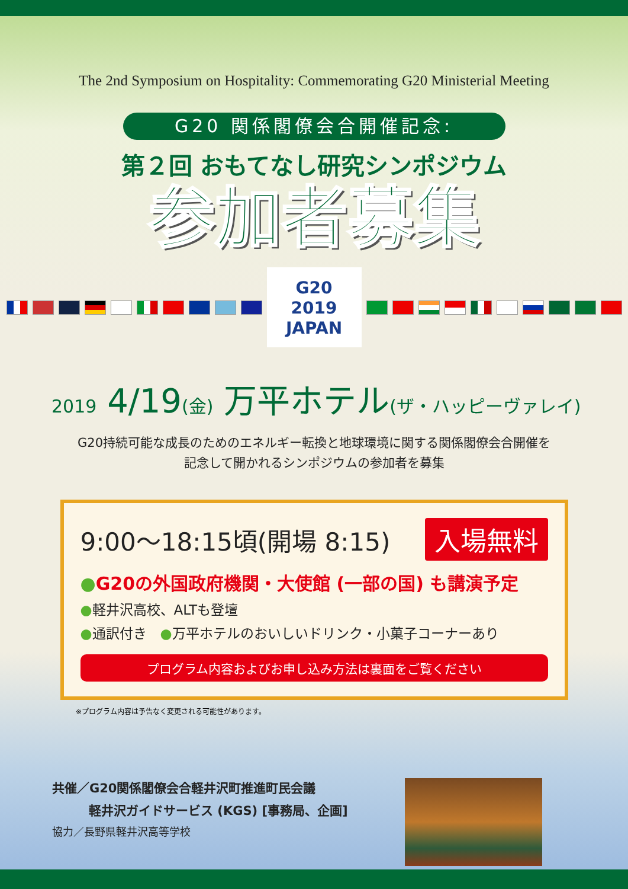The 2nd Symposium on Hospitality: Commemorating G20 Ministerial Meeting
G20 関係閣僚会合開催記念:
第２回 おもてなし研究シンポジウム
参加者募集
G20
2019
JAPAN
2019 4/19(金) 万平ホテル(ザ・ハッピーヴァレイ)
G20持続可能な成長のためのエネルギー転換と地球環境に関する関係閣僚会合開催を
記念して開かれるシンポジウムの参加者を募集
9:00〜18:15頃(開場 8:15) 入場無料
●G20の外国政府機関・大使館 (一部の国) も講演予定
●軽井沢高校、ALTも登壇
●通訳付き　●万平ホテルのおいしいドリンク・小菓子コーナーあり
プログラム内容およびお申し込み方法は裏面をご覧ください
※プログラム内容は予告なく変更される可能性があります。
共催／G20関係閣僚会合軽井沢町推進町民会議
軽井沢ガイドサービス (KGS) [事務局、企画]
協力／長野県軽井沢高等学校